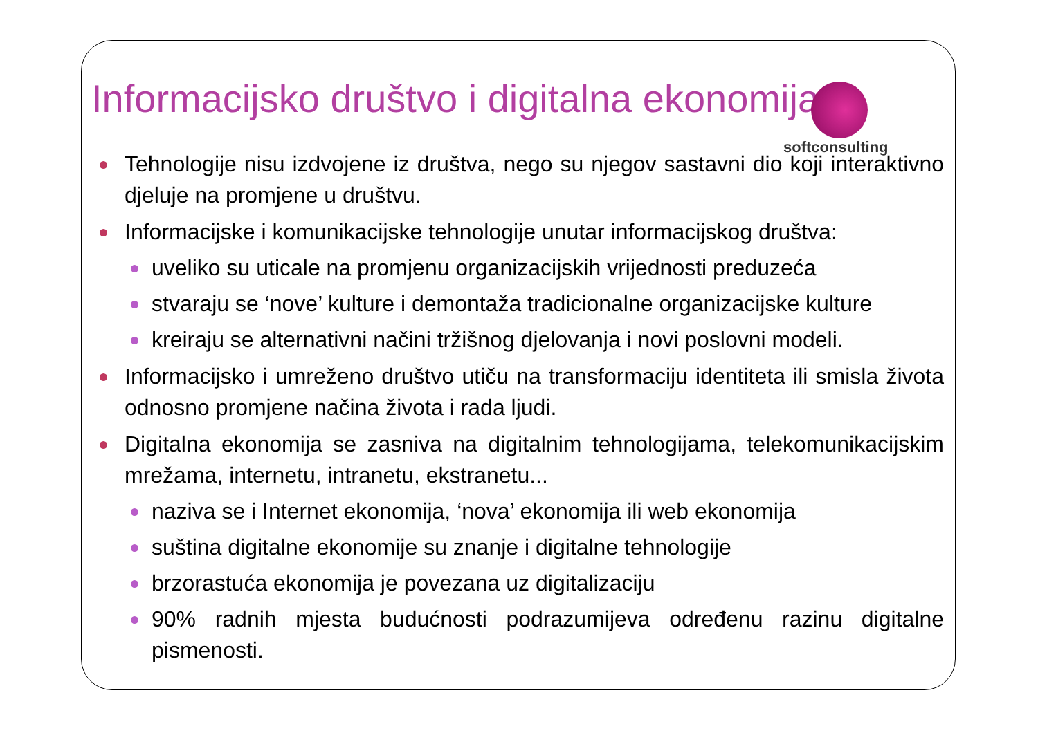Informacijsko društvo i digitalna ekonomija
softconsulting
Tehnologije nisu izdvojene iz društva, nego su njegov sastavni dio koji interaktivno djeluje na promjene u društvu.
Informacijske i komunikacijske tehnologije unutar informacijskog društva:
uveliko su uticale na promjenu organizacijskih vrijednosti preduzeća
stvaraju se ‘nove’ kulture i demontaža tradicionalne organizacijske kulture
kreiraju se alternativni načini tržišnog djelovanja i novi poslovni modeli.
Informacijsko i umreženo društvo utiču na transformaciju identiteta ili smisla života odnosno promjene načina života i rada ljudi.
Digitalna ekonomija se zasniva na digitalnim tehnologijama, telekomunikacijskim mrežama, internetu, intranetu, ekstranetu...
naziva se i Internet ekonomija, ‘nova’ ekonomija ili web ekonomija
suština digitalne ekonomije su znanje i digitalne tehnologije
brzorastuća ekonomija je povezana uz digitalizaciju
90% radnih mjesta budućnosti podrazumijeva određenu razinu digitalne pismenosti.